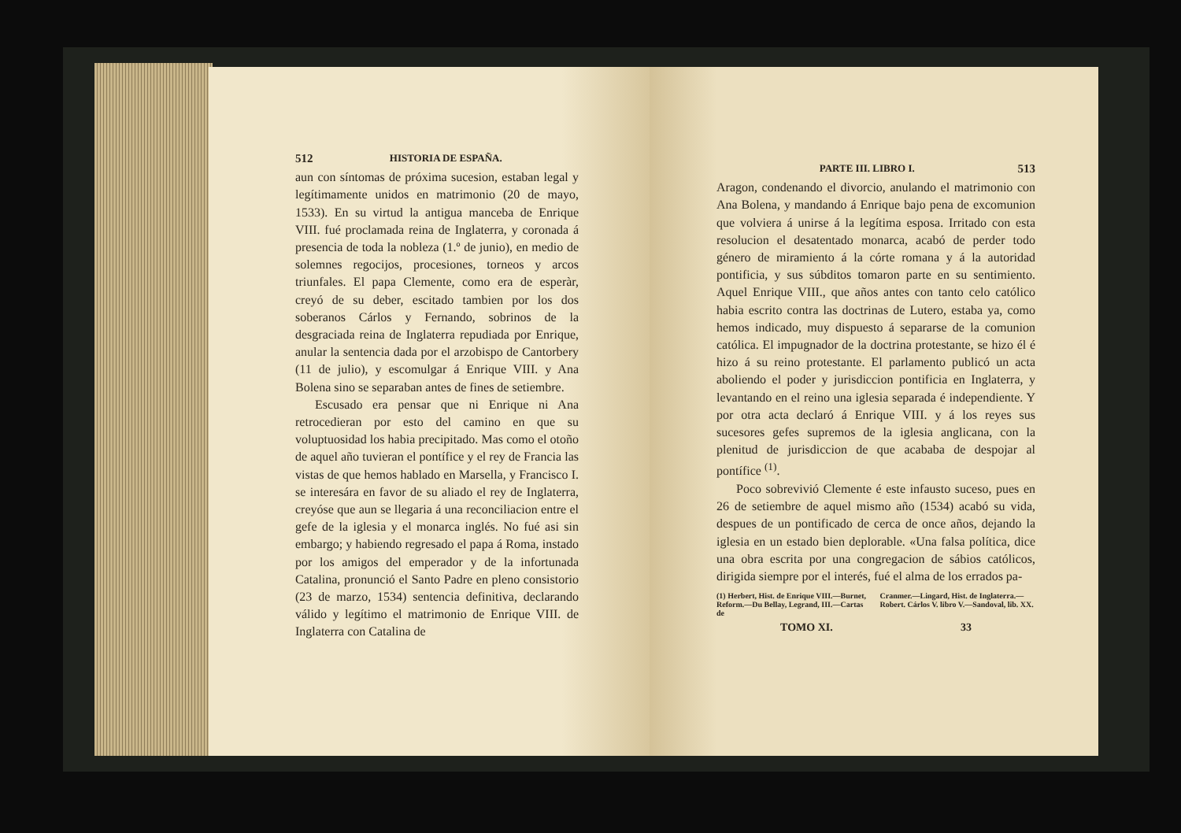512 HISTORIA DE ESPAÑA.
aun con síntomas de próxima sucesion, estaban legal y legítimamente unidos en matrimonio (20 de mayo, 1533). En su virtud la antigua manceba de Enrique VIII. fué proclamada reina de Inglaterra, y coronada á presencia de toda la nobleza (1.º de junio), en medio de solemnes regocijos, procesiones, torneos y arcos triunfales. El papa Clemente, como era de esperàr, creyó de su deber, escitado tambien por los dos soberanos Cárlos y Fernando, sobrinos de la desgraciada reina de Inglaterra repudiada por Enrique, anular la sentencia dada por el arzobispo de Cantorbery (11 de julio), y escomulgar á Enrique VIII. y Ana Bolena sino se separaban antes de fines de setiembre.
Escusado era pensar que ni Enrique ni Ana retrocedieran por esto del camino en que su voluptuosidad los habia precipitado. Mas como el otoño de aquel año tuvieran el pontífice y el rey de Francia las vistas de que hemos hablado en Marsella, y Francisco I. se interesára en favor de su aliado el rey de Inglaterra, creyóse que aun se llegaria á una reconciliacion entre el gefe de la iglesia y el monarca inglés. No fué asi sin embargo; y habiendo regresado el papa á Roma, instado por los amigos del emperador y de la infortunada Catalina, pronunció el Santo Padre en pleno consistorio (23 de marzo, 1534) sentencia definitiva, declarando válido y legítimo el matrimonio de Enrique VIII. de Inglaterra con Catalina de
PARTE III. LIBRO I. 513
Aragon, condenando el divorcio, anulando el matrimonio con Ana Bolena, y mandando á Enrique bajo pena de excomunion que volviera á unirse á la legítima esposa. Irritado con esta resolucion el desatentado monarca, acabó de perder todo género de miramiento á la córte romana y á la autoridad pontificia, y sus súbditos tomaron parte en su sentimiento. Aquel Enrique VIII., que años antes con tanto celo católico habia escrito contra las doctrinas de Lutero, estaba ya, como hemos indicado, muy dispuesto á separarse de la comunion católica. El impugnador de la doctrina protestante, se hizo él é hizo á su reino protestante. El parlamento publicó un acta aboliendo el poder y jurisdiccion pontificia en Inglaterra, y levantando en el reino una iglesia separada é independiente. Y por otra acta declaró á Enrique VIII. y á los reyes sus sucesores gefes supremos de la iglesia anglicana, con la plenitud de jurisdiccion de que acababa de despojar al pontífice <sup>(1)</sup>.
Poco sobrevivió Clemente é este infausto suceso, pues en 26 de setiembre de aquel mismo año (1534) acabó su vida, despues de un pontificado de cerca de once años, dejando la iglesia en un estado bien deplorable. «Una falsa política, dice una obra escrita por una congregacion de sábios católicos, dirigida siempre por el interés, fué el alma de los errados pa-
(1) Herbert, Hist. de Enrique VIII.—Burnet, Reform.—Du Bellay, Legrand, III.—Cartas de
Cranmer.—Lingard, Hist. de Inglaterra.—Robert. Cárlos V. libro V.—Sandoval, lib. XX.
TOMO XI. 33